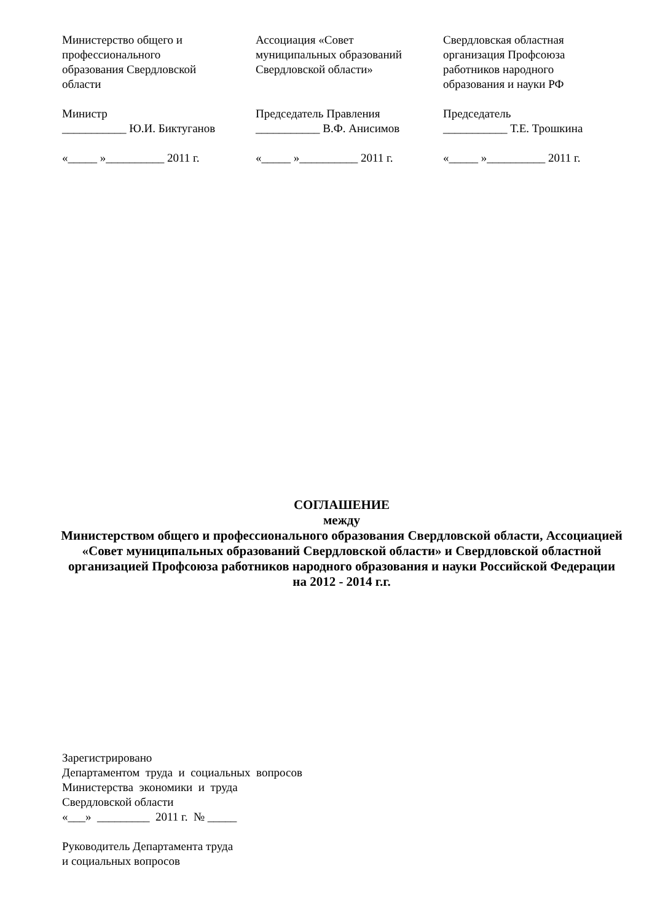Министерство общего и профессионального образования Свердловской области Министр ___________ Ю.И. Биктуганов «_____ »__________ 2011 г.
Ассоциация «Совет муниципальных образований Свердловской области» Председатель Правления ___________ В.Ф. Анисимов «_____ »__________ 2011 г.
Свердловская областная организация Профсоюза работников народного образования и науки РФ Председатель ___________ Т.Е. Трошкина «_____ »__________ 2011 г.
СОГЛАШЕНИЕ
между
Министерством общего и профессионального образования Свердловской области, Ассоциацией «Совет муниципальных образований Свердловской области» и Свердловской областной организацией Профсоюза работников народного образования и науки Российской Федерации
на 2012 - 2014 г.г.
Зарегистрировано Департаментом труда и социальных вопросов Министерства экономики и труда Свердловской области «___» _________ 2011 г. № _____ Руководитель Департамента труда и социальных вопросов